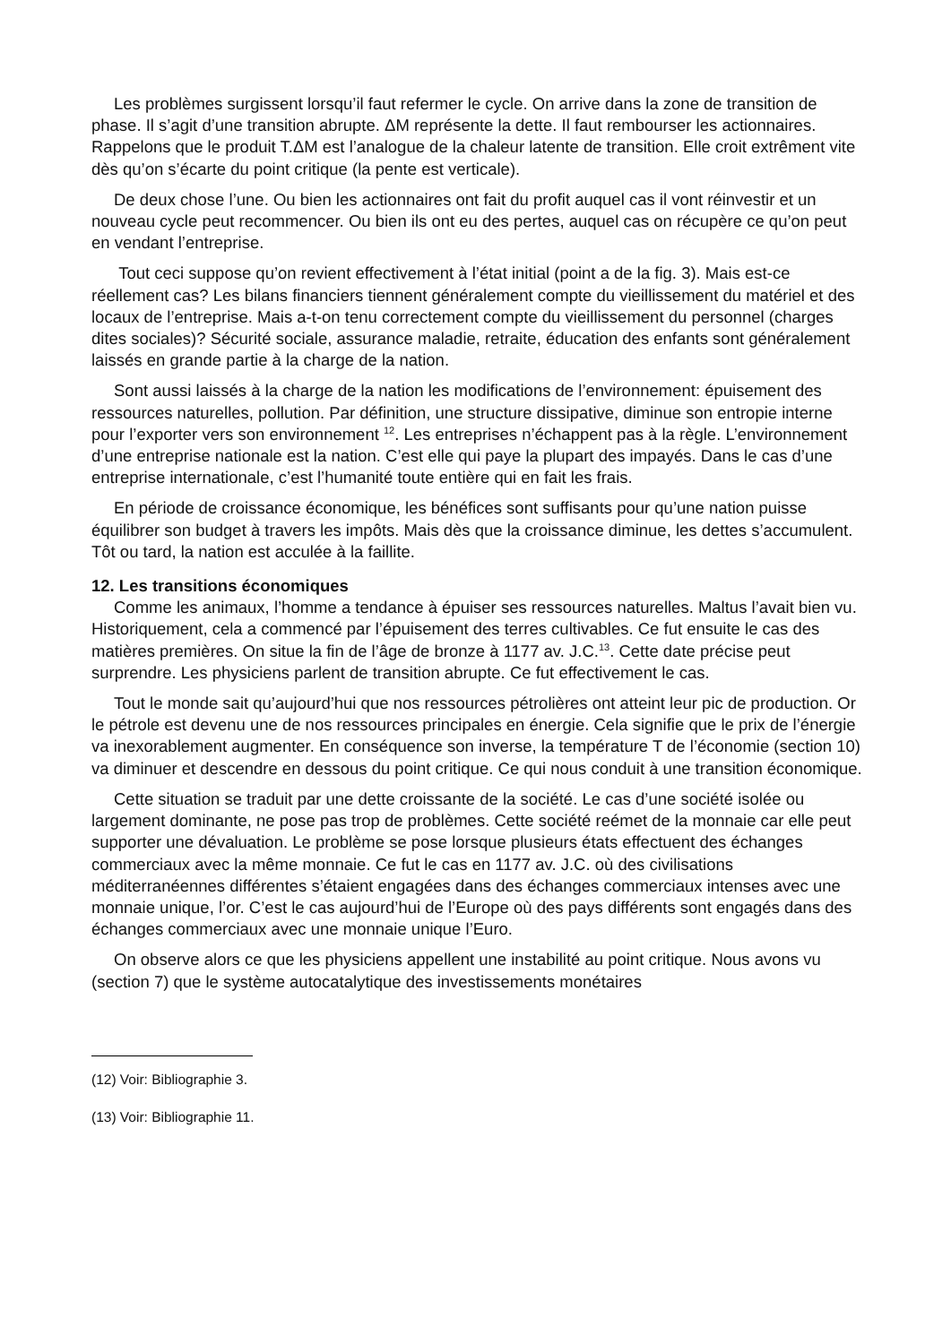Les problèmes surgissent lorsqu’il faut refermer le cycle. On arrive dans la zone de transition de phase. Il s’agit d’une transition abrupte. ΔM représente la dette. Il faut rembourser les actionnaires. Rappelons que le produit T.ΔM est l’analogue de la chaleur latente de transition. Elle croit extrêment vite dès qu’on s’écarte du point critique (la pente est verticale).
De deux chose l’une. Ou bien les actionnaires ont fait du profit auquel cas il vont réinvestir et un nouveau cycle peut recommencer. Ou bien ils ont eu des pertes, auquel cas on récupère ce qu’on peut en vendant l’entreprise.
Tout ceci suppose qu’on revient effectivement à l’état initial (point a de la fig. 3). Mais est-ce réellement cas? Les bilans financiers tiennent généralement compte du vieillissement du matériel et des locaux de l’entreprise. Mais a-t-on tenu correctement compte du vieillissement du personnel (charges dites sociales)? Sécurité sociale, assurance maladie, retraite, éducation des enfants sont généralement laissés en grande partie à la charge de la nation.
Sont aussi laissés à la charge de la nation les modifications de l’environnement: épuisement des ressources naturelles, pollution. Par définition, une structure dissipative, diminue son entropie interne pour l’exporter vers son environnement <sup>12</sup>. Les entreprises n’échappent pas à la règle. L’environnement d’une entreprise nationale est la nation. C’est elle qui paye la plupart des impayés. Dans le cas d’une entreprise internationale, c’est l’humanité toute entière qui en fait les frais.
En période de croissance économique, les bénéfices sont suffisants pour qu’une nation puisse équilibrer son budget à travers les impôts. Mais dès que la croissance diminue, les dettes s’accumulent. Tôt ou tard, la nation est acculée à la faillite.
12. Les transitions économiques
Comme les animaux, l’homme a tendance à épuiser ses ressources naturelles. Maltus l’avait bien vu. Historiquement, cela a commencé par l’épuisement des terres cultivables. Ce fut ensuite le cas des matières premières. On situe la fin de l’âge de bronze à 1177 av. J.C.<sup>13</sup>. Cette date précise peut surprendre. Les physiciens parlent de transition abrupte. Ce fut effectivement le cas.
Tout le monde sait qu’aujourd’hui que nos ressources pétrolières ont atteint leur pic de production. Or le pétrole est devenu une de nos ressources principales en énergie. Cela signifie que le prix de l’énergie va inexorablement augmenter. En conséquence son inverse, la température T de l’économie (section 10) va diminuer et descendre en dessous du point critique. Ce qui nous conduit à une transition économique.
Cette situation se traduit par une dette croissante de la société. Le cas d’une société isolée ou largement dominante, ne pose pas trop de problèmes. Cette société reémet de la monnaie car elle peut supporter une dévaluation. Le problème se pose lorsque plusieurs états effectuent des échanges commerciaux avec la même monnaie. Ce fut le cas en 1177 av. J.C. où des civilisations méditerranéennes différentes s’étaient engagées dans des échanges commerciaux intenses avec une monnaie unique, l’or. C’est le cas aujourd’hui de l’Europe où des pays différents sont engagés dans des échanges commerciaux avec une monnaie unique l’Euro.
On observe alors ce que les physiciens appellent une instabilité au point critique. Nous avons vu (section 7) que le système autocatalytique des investissements monétaires
(12) Voir: Bibliographie 3.
(13) Voir: Bibliographie 11.